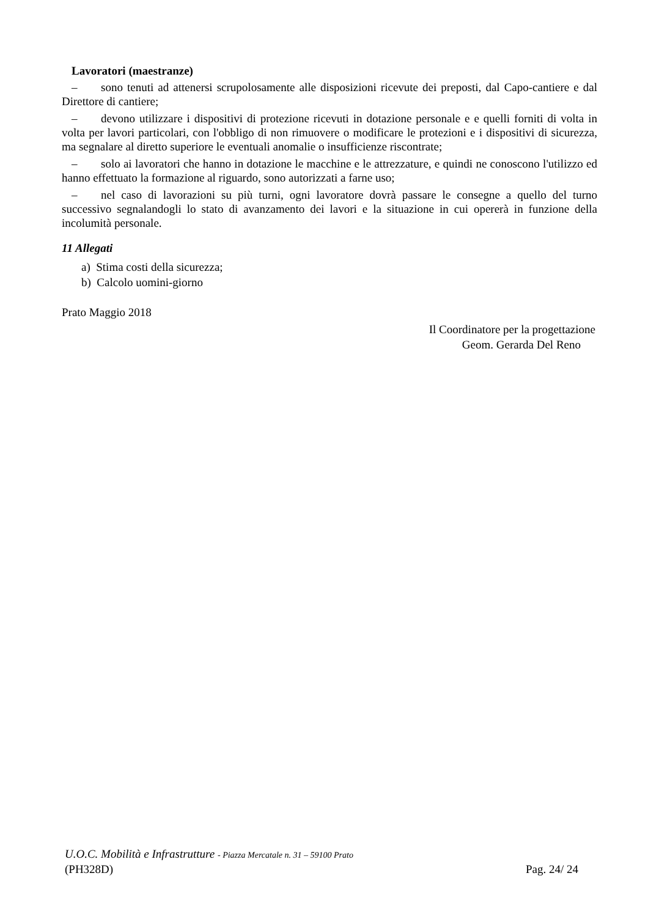Lavoratori (maestranze)
– sono tenuti ad attenersi scrupolosamente alle disposizioni ricevute dei preposti, dal Capo-cantiere e dal Direttore di cantiere;
– devono utilizzare i dispositivi di protezione ricevuti in dotazione personale e e quelli forniti di volta in volta per lavori particolari, con l'obbligo di non rimuovere o modificare le protezioni e i dispositivi di sicurezza, ma segnalare al diretto superiore le eventuali anomalie o insufficienze riscontrate;
– solo ai lavoratori che hanno in dotazione le macchine e le attrezzature, e quindi ne conoscono l'utilizzo ed hanno effettuato la formazione al riguardo, sono autorizzati a farne uso;
– nel caso di lavorazioni su più turni, ogni lavoratore dovrà passare le consegne a quello del turno successivo segnalandogli lo stato di avanzamento dei lavori e la situazione in cui opererà in funzione della incolumità personale.
11 Allegati
a) Stima costi della sicurezza;
b) Calcolo uomini-giorno
Prato Maggio 2018
Il Coordinatore per la progettazione
Geom. Gerarda Del Reno
U.O.C. Mobilità e Infrastrutture - Piazza Mercatale n. 31 – 59100 Prato
(PH328D) Pag. 24/ 24